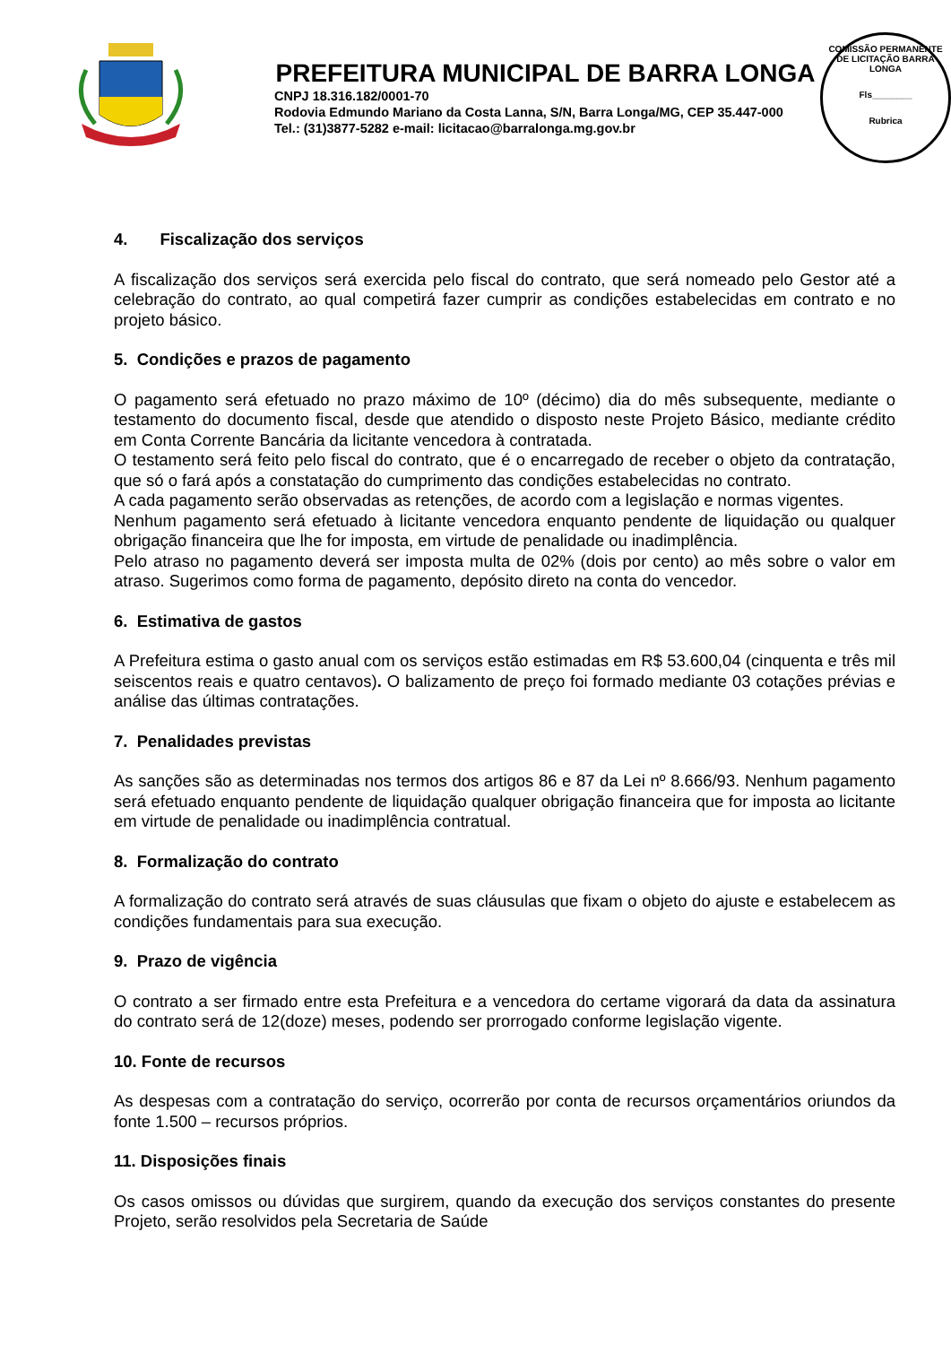PREFEITURA MUNICIPAL DE BARRA LONGA
CNPJ 18.316.182/0001-70
Rodovia Edmundo Mariano da Costa Lanna, S/N, Barra Longa/MG, CEP 35.447-000
Tel.: (31)3877-5282 e-mail: licitacao@barralonga.mg.gov.br
COMISSÃO PERMANENTE DE LICITAÇÃO BARRA LONGA
Fls________
Rubrica
4. Fiscalização dos serviços
A fiscalização dos serviços será exercida pelo fiscal do contrato, que será nomeado pelo Gestor até a celebração do contrato, ao qual competirá fazer cumprir as condições estabelecidas em contrato e no projeto básico.
5. Condições e prazos de pagamento
O pagamento será efetuado no prazo máximo de 10º (décimo) dia do mês subsequente, mediante o testamento do documento fiscal, desde que atendido o disposto neste Projeto Básico, mediante crédito em Conta Corrente Bancária da licitante vencedora à contratada.
O testamento será feito pelo fiscal do contrato, que é o encarregado de receber o objeto da contratação, que só o fará após a constatação do cumprimento das condições estabelecidas no contrato.
A cada pagamento serão observadas as retenções, de acordo com a legislação e normas vigentes.
Nenhum pagamento será efetuado à licitante vencedora enquanto pendente de liquidação ou qualquer obrigação financeira que lhe for imposta, em virtude de penalidade ou inadimplência.
Pelo atraso no pagamento deverá ser imposta multa de 02% (dois por cento) ao mês sobre o valor em atraso. Sugerimos como forma de pagamento, depósito direto na conta do vencedor.
6. Estimativa de gastos
A Prefeitura estima o gasto anual com os serviços estão estimadas em R$ 53.600,04 (cinquenta e três mil seiscentos reais e quatro centavos). O balizamento de preço foi formado mediante 03 cotações prévias e análise das últimas contratações.
7. Penalidades previstas
As sanções são as determinadas nos termos dos artigos 86 e 87 da Lei nº 8.666/93. Nenhum pagamento será efetuado enquanto pendente de liquidação qualquer obrigação financeira que for imposta ao licitante em virtude de penalidade ou inadimplência contratual.
8. Formalização do contrato
A formalização do contrato será através de suas cláusulas que fixam o objeto do ajuste e estabelecem as condições fundamentais para sua execução.
9. Prazo de vigência
O contrato a ser firmado entre esta Prefeitura e a vencedora do certame vigorará da data da assinatura do contrato será de 12(doze) meses, podendo ser prorrogado conforme legislação vigente.
10. Fonte de recursos
As despesas com a contratação do serviço, ocorrerão por conta de recursos orçamentários oriundos da fonte 1.500 – recursos próprios.
11. Disposições finais
Os casos omissos ou dúvidas que surgirem, quando da execução dos serviços constantes do presente Projeto, serão resolvidos pela Secretaria de Saúde